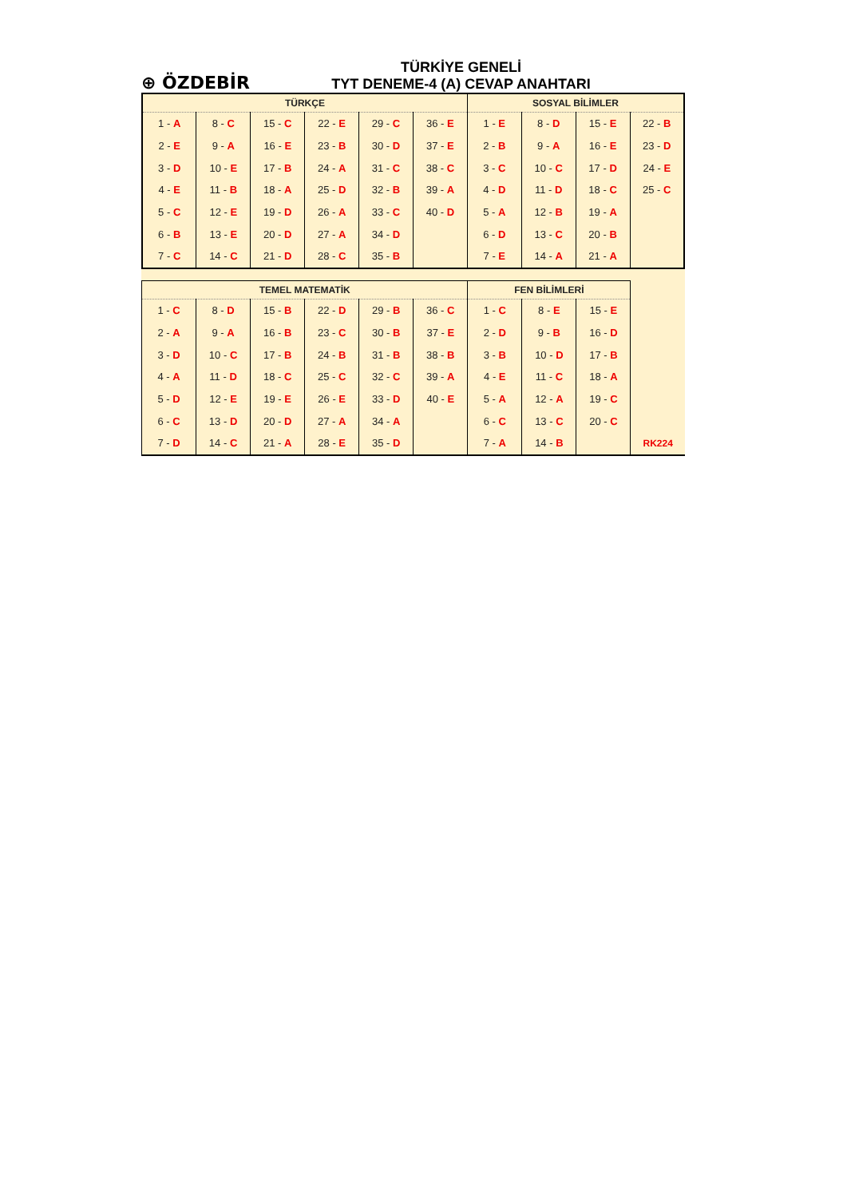⊕ ÖZDEBİR
TÜRKİYE GENELİ
TYT DENEME-4 (A) CEVAP ANAHTARI
| TÜRKÇE | | | | | | SOSYAL BİLİMLER | | | |
| --- | --- | --- | --- | --- | --- | --- | --- | --- | --- |
| 1 - A | 8 - C | 15 - C | 22 - E | 29 - C | 36 - E | 1 - E | 8 - D | 15 - E | 22 - B |
| 2 - E | 9 - A | 16 - E | 23 - B | 30 - D | 37 - E | 2 - B | 9 - A | 16 - E | 23 - D |
| 3 - D | 10 - E | 17 - B | 24 - A | 31 - C | 38 - C | 3 - C | 10 - C | 17 - D | 24 - E |
| 4 - E | 11 - B | 18 - A | 25 - D | 32 - B | 39 - A | 4 - D | 11 - D | 18 - C | 25 - C |
| 5 - C | 12 - E | 19 - D | 26 - A | 33 - C | 40 - D | 5 - A | 12 - B | 19 - A | |
| 6 - B | 13 - E | 20 - D | 27 - A | 34 - D | | 6 - D | 13 - C | 20 - B | |
| 7 - C | 14 - C | 21 - D | 28 - C | 35 - B | | 7 - E | 14 - A | 21 - A | |
| TEMEL MATEMATİK | | | | | | FEN BİLİMLERİ | | | |
| --- | --- | --- | --- | --- | --- | --- | --- | --- | --- |
| 1 - C | 8 - D | 15 - B | 22 - D | 29 - B | 36 - C | 1 - C | 8 - E | 15 - E | |
| 2 - A | 9 - A | 16 - B | 23 - C | 30 - B | 37 - E | 2 - D | 9 - B | 16 - D | |
| 3 - D | 10 - C | 17 - B | 24 - B | 31 - B | 38 - B | 3 - B | 10 - D | 17 - B | |
| 4 - A | 11 - D | 18 - C | 25 - C | 32 - C | 39 - A | 4 - E | 11 - C | 18 - A | |
| 5 - D | 12 - E | 19 - E | 26 - E | 33 - D | 40 - E | 5 - A | 12 - A | 19 - C | |
| 6 - C | 13 - D | 20 - D | 27 - A | 34 - A | | 6 - C | 13 - C | 20 - C | |
| 7 - D | 14 - C | 21 - A | 28 - E | 35 - D | | 7 - A | 14 - B | | RK224 |